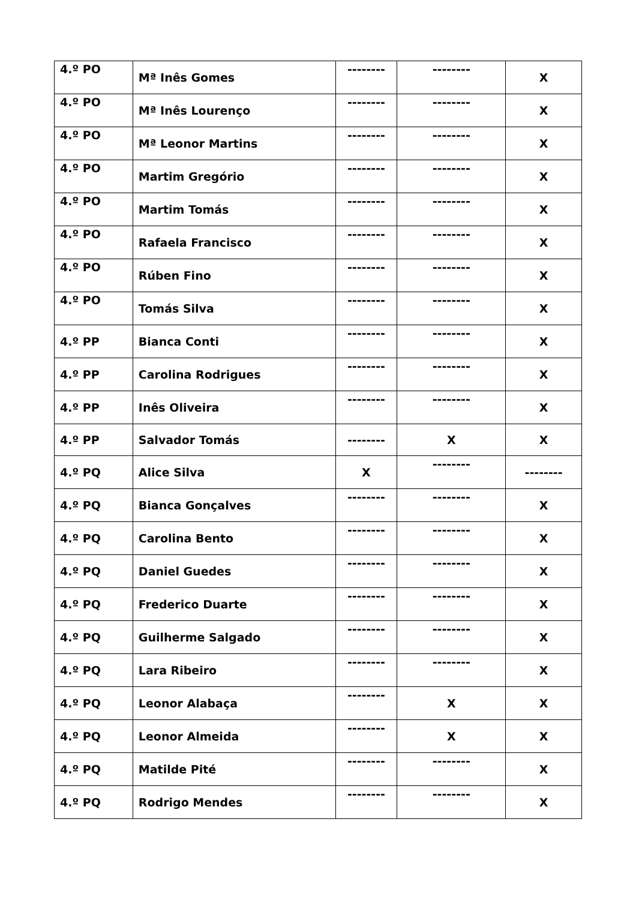| 4.º PO | Mª Inês Gomes | -------- | -------- | X |
| 4.º PO | Mª Inês Lourenço | -------- | -------- | X |
| 4.º PO | Mª Leonor Martins | -------- | -------- | X |
| 4.º PO | Martim Gregório | -------- | -------- | X |
| 4.º PO | Martim Tomás | -------- | -------- | X |
| 4.º PO | Rafaela Francisco | -------- | -------- | X |
| 4.º PO | Rúben Fino | -------- | -------- | X |
| 4.º PO | Tomás Silva | -------- | -------- | X |
| 4.º PP | Bianca Conti | -------- | -------- | X |
| 4.º PP | Carolina Rodrigues | -------- | -------- | X |
| 4.º PP | Inês Oliveira | -------- | -------- | X |
| 4.º PP | Salvador Tomás | -------- | X | X |
| 4.º PQ | Alice Silva | X | -------- | -------- |
| 4.º PQ | Bianca Gonçalves | -------- | -------- | X |
| 4.º PQ | Carolina Bento | -------- | -------- | X |
| 4.º PQ | Daniel Guedes | -------- | -------- | X |
| 4.º PQ | Frederico Duarte | -------- | -------- | X |
| 4.º PQ | Guilherme Salgado | -------- | -------- | X |
| 4.º PQ | Lara Ribeiro | -------- | -------- | X |
| 4.º PQ | Leonor Alabaça | -------- | X | X |
| 4.º PQ | Leonor Almeida | -------- | X | X |
| 4.º PQ | Matilde Pité | -------- | -------- | X |
| 4.º PQ | Rodrigo Mendes | -------- | -------- | X |